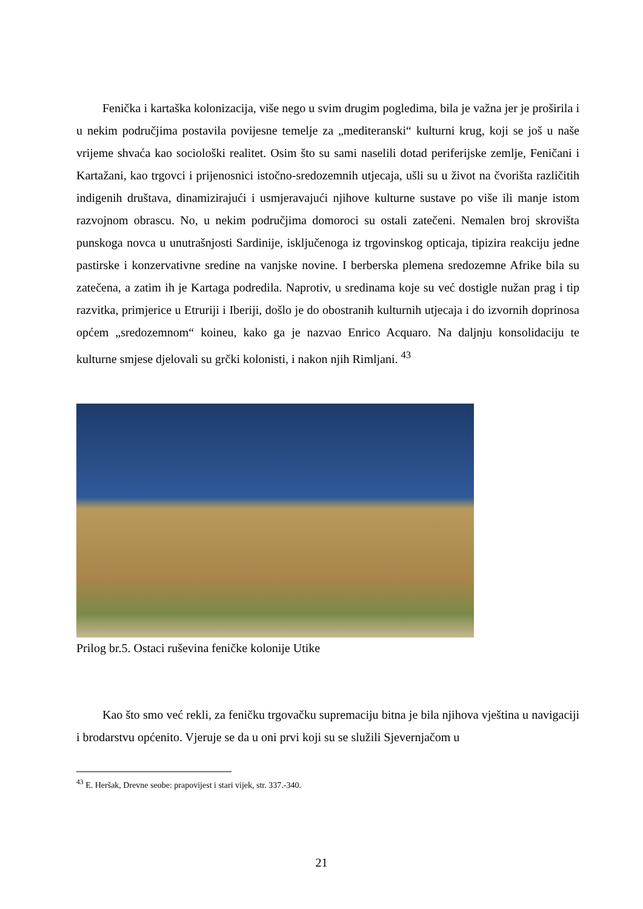Fenička i kartaška kolonizacija, više nego u svim drugim pogledima, bila je važna jer je proširila i u nekim područjima postavila povijesne temelje za „mediteranski“ kulturni krug, koji se još u naše vrijeme shvaća kao sociološki realitet. Osim što su sami naselili dotad periferijske zemlje, Feničani i Kartažani, kao trgovci i prijenosnici istočno-sredozemnih utjecaja, ušli su u život na čvorišta različitih indigenih društava, dinamizirajući i usmjeravajući njihove kulturne sustave po više ili manje istom razvojnom obrascu. No, u nekim područjima domoroci su ostali zatečeni. Nemalen broj skrovišta punskoga novca u unutrašnjosti Sardinije, isključenoga iz trgovinskog opticaja, tipizira reakciju jedne pastirske i konzervativne sredine na vanjske novine. I berberska plemena sredozemne Afrike bila su zatečena, a zatim ih je Kartaga podredila. Naprotiv, u sredinama koje su već dostigle nužan prag i tip razvitka, primjerice u Etruriji i Iberiji, došlo je do obostranih kulturnih utjecaja i do izvornih doprinosa općem „sredozemnom“ koineu, kako ga je nazvao Enrico Acquaro. Na daljnju konsolidaciju te kulturne smjese djelovali su grčki kolonisti, i nakon njih Rimljani. <sup>43</sup>
Prilog br.5. Ostaci ruševina feničke kolonije Utike
Kao što smo već rekli, za feničku trgovačku supremaciju bitna je bila njihova vještina u navigaciji i brodarstvu općenito. Vjeruje se da u oni prvi koji su se služili Sjevernjačom u
<sup>43</sup> E. Heršak, Drevne seobe: prapovijest i stari vijek, str. 337.-340.
21